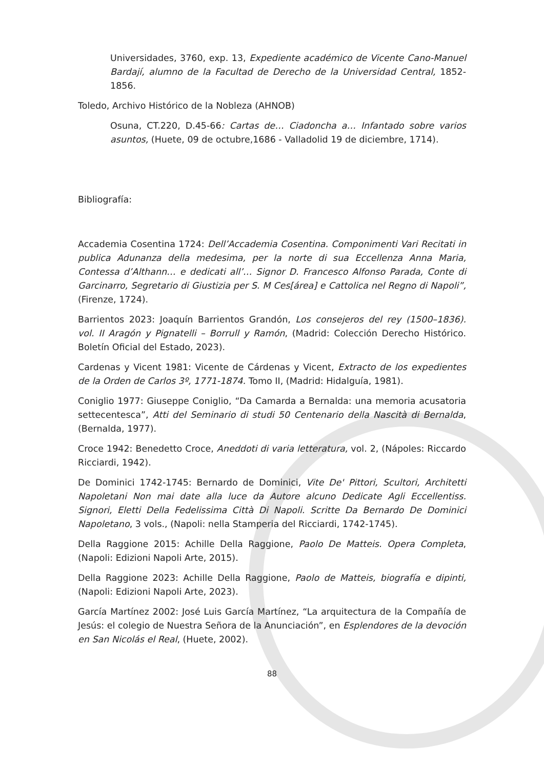Universidades, 3760, exp. 13, Expediente académico de Vicente Cano-Manuel Bardají, alumno de la Facultad de Derecho de la Universidad Central, 1852-1856.
Toledo, Archivo Histórico de la Nobleza (AHNOB)
Osuna, CT.220, D.45-66: Cartas de… Ciadoncha a… Infantado sobre varios asuntos, (Huete, 09 de octubre,1686 - Valladolid 19 de diciembre, 1714).
Bibliografía:
Accademia Cosentina 1724: Dell’Accademia Cosentina. Componimenti Vari Recitati in publica Adunanza della medesima, per la norte di sua Eccellenza Anna Maria, Contessa d’Althann… e dedicati all’… Signor D. Francesco Alfonso Parada, Conte di Garcinarro, Segretario di Giustizia per S. M Ces[área] e Cattolica nel Regno di Napoli”, (Firenze, 1724).
Barrientos 2023: Joaquín Barrientos Grandón, Los consejeros del rey (1500–1836). vol. II Aragón y Pignatelli – Borrull y Ramón, (Madrid: Colección Derecho Histórico. Boletín Oficial del Estado, 2023).
Cardenas y Vicent 1981: Vicente de Cárdenas y Vicent, Extracto de los expedientes de la Orden de Carlos 3º, 1771-1874. Tomo II, (Madrid: Hidalguía, 1981).
Coniglio 1977: Giuseppe Coniglio, “Da Camarda a Bernalda: una memoria acusatoria settecentesca”, Atti del Seminario di studi 50 Centenario della Nascità di Bernalda, (Bernalda, 1977).
Croce 1942: Benedetto Croce, Aneddoti di varia letteratura, vol. 2, (Nápoles: Riccardo Ricciardi, 1942).
De Dominici 1742-1745: Bernardo de Dominici, Vite De' Pittori, Scultori, Architetti Napoletani Non mai date alla luce da Autore alcuno Dedicate Agli Eccellentiss. Signori, Eletti Della Fedelissima Città Di Napoli. Scritte Da Bernardo De Dominici Napoletano, 3 vols., (Napoli: nella Stamperia del Ricciardi, 1742-1745).
Della Raggione 2015: Achille Della Raggione, Paolo De Matteis. Opera Completa, (Napoli: Edizioni Napoli Arte, 2015).
Della Raggione 2023: Achille Della Raggione, Paolo de Matteis, biografía e dipinti, (Napoli: Edizioni Napoli Arte, 2023).
García Martínez 2002: José Luis García Martínez, “La arquitectura de la Compañía de Jesús: el colegio de Nuestra Señora de la Anunciación”, en Esplendores de la devoción en San Nicolás el Real, (Huete, 2002).
88